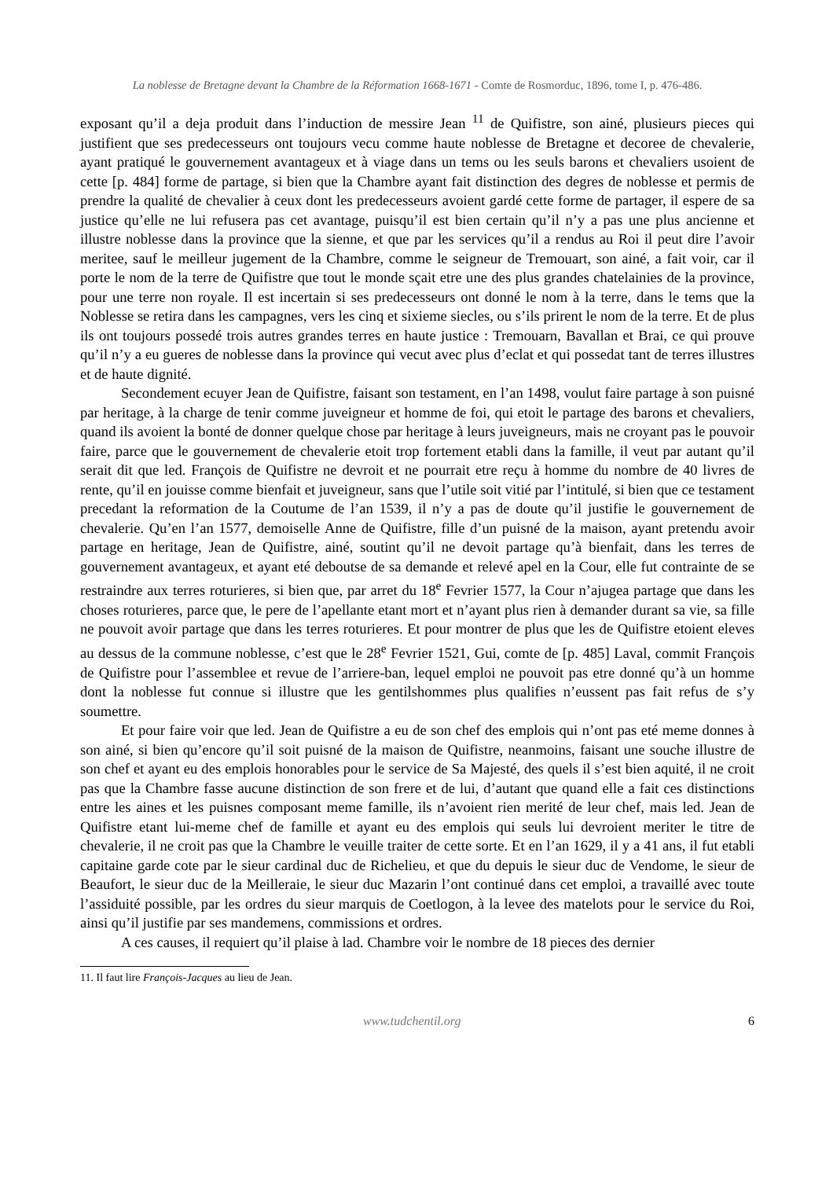La noblesse de Bretagne devant la Chambre de la Réformation 1668-1671 - Comte de Rosmorduc, 1896, tome I, p. 476-486.
exposant qu’il a deja produit dans l’induction de messire Jean <sup>11</sup> de Quifistre, son ainé, plusieurs pieces qui justifient que ses predecesseurs ont toujours vecu comme haute noblesse de Bretagne et decoree de chevalerie, ayant pratiqué le gouvernement avantageux et à viage dans un tems ou les seuls barons et chevaliers usoient de cette [p. 484] forme de partage, si bien que la Chambre ayant fait distinction des degres de noblesse et permis de prendre la qualité de chevalier à ceux dont les predecesseurs avoient gardé cette forme de partager, il espere de sa justice qu’elle ne lui refusera pas cet avantage, puisqu’il est bien certain qu’il n’y a pas une plus ancienne et illustre noblesse dans la province que la sienne, et que par les services qu’il a rendus au Roi il peut dire l’avoir meritee, sauf le meilleur jugement de la Chambre, comme le seigneur de Tremouart, son ainé, a fait voir, car il porte le nom de la terre de Quifistre que tout le monde sçait etre une des plus grandes chatelainies de la province, pour une terre non royale. Il est incertain si ses predecesseurs ont donné le nom à la terre, dans le tems que la Noblesse se retira dans les campagnes, vers les cinq et sixieme siecles, ou s’ils prirent le nom de la terre. Et de plus ils ont toujours possedé trois autres grandes terres en haute justice : Tremouarn, Bavallan et Brai, ce qui prouve qu’il n’y a eu gueres de noblesse dans la province qui vecut avec plus d’eclat et qui possedat tant de terres illustres et de haute dignité.
Secondement ecuyer Jean de Quifistre, faisant son testament, en l’an 1498, voulut faire partage à son puisné par heritage, à la charge de tenir comme juveigneur et homme de foi, qui etoit le partage des barons et chevaliers, quand ils avoient la bonté de donner quelque chose par heritage à leurs juveigneurs, mais ne croyant pas le pouvoir faire, parce que le gouvernement de chevalerie etoit trop fortement etabli dans la famille, il veut par autant qu’il serait dit que led. François de Quifistre ne devroit et ne pourrait etre reçu à homme du nombre de 40 livres de rente, qu’il en jouisse comme bienfait et juveigneur, sans que l’utile soit vitié par l’intitulé, si bien que ce testament precedant la reformation de la Coutume de l’an 1539, il n’y a pas de doute qu’il justifie le gouvernement de chevalerie. Qu’en l’an 1577, demoiselle Anne de Quifistre, fille d’un puisné de la maison, ayant pretendu avoir partage en heritage, Jean de Quifistre, ainé, soutint qu’il ne devoit partage qu’à bienfait, dans les terres de gouvernement avantageux, et ayant eté deboutse de sa demande et relevé apel en la Cour, elle fut contrainte de se restraindre aux terres roturieres, si bien que, par arret du 18<sup>e</sup> Fevrier 1577, la Cour n’ajugea partage que dans les choses roturieres, parce que, le pere de l’apellante etant mort et n’ayant plus rien à demander durant sa vie, sa fille ne pouvoit avoir partage que dans les terres roturieres. Et pour montrer de plus que les de Quifistre etoient eleves au dessus de la commune noblesse, c’est que le 28<sup>e</sup> Fevrier 1521, Gui, comte de [p. 485] Laval, commit François de Quifistre pour l’assemblee et revue de l’arriere-ban, lequel emploi ne pouvoit pas etre donné qu’à un homme dont la noblesse fut connue si illustre que les gentilshommes plus qualifies n’eussent pas fait refus de s’y soumettre.
Et pour faire voir que led. Jean de Quifistre a eu de son chef des emplois qui n’ont pas eté meme donnes à son ainé, si bien qu’encore qu’il soit puisné de la maison de Quifistre, neanmoins, faisant une souche illustre de son chef et ayant eu des emplois honorables pour le service de Sa Majesté, des quels il s’est bien aquité, il ne croit pas que la Chambre fasse aucune distinction de son frere et de lui, d’autant que quand elle a fait ces distinctions entre les aines et les puisnes composant meme famille, ils n’avoient rien merité de leur chef, mais led. Jean de Quifistre etant lui-meme chef de famille et ayant eu des emplois qui seuls lui devroient meriter le titre de chevalerie, il ne croit pas que la Chambre le veuille traiter de cette sorte. Et en l’an 1629, il y a 41 ans, il fut etabli capitaine garde cote par le sieur cardinal duc de Richelieu, et que du depuis le sieur duc de Vendome, le sieur de Beaufort, le sieur duc de la Meilleraie, le sieur duc Mazarin l’ont continué dans cet emploi, a travaillé avec toute l’assiduité possible, par les ordres du sieur marquis de Coetlogon, à la levee des matelots pour le service du Roi, ainsi qu’il justifie par ses mandemens, commissions et ordres.
A ces causes, il requiert qu’il plaise à lad. Chambre voir le nombre de 18 pieces des dernier
11. Il faut lire François-Jacques au lieu de Jean.
www.tudchentil.org 6